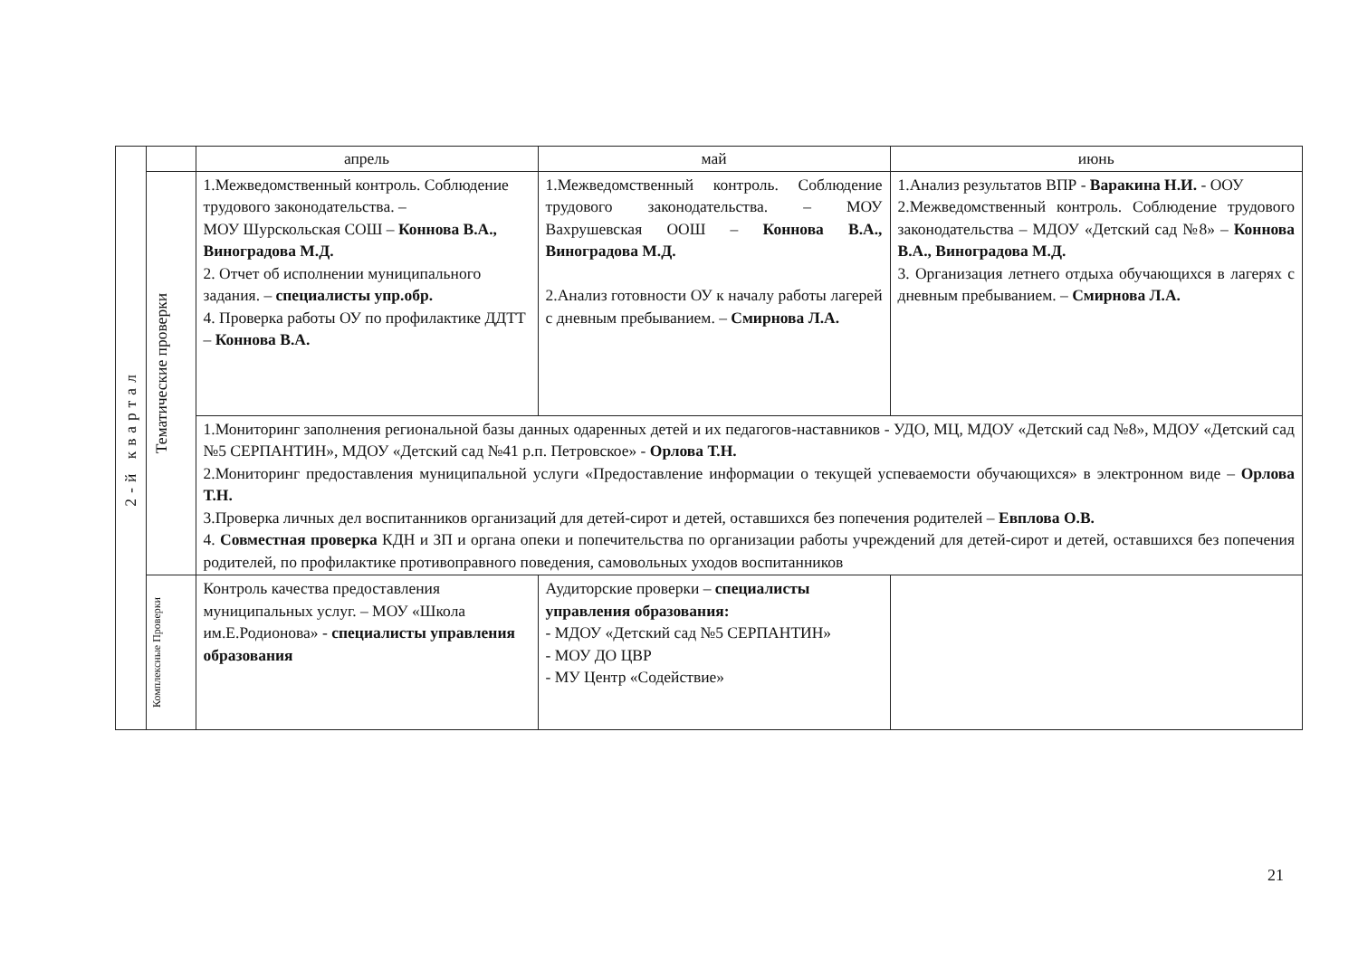| 2-й квартал | | апрель | май | июнь |
| | Тематические проверки | 1.Межведомственный контроль. Соблюдение трудового законодательства. – МОУ Шурскольская СОШ – Коннова В.А., Виноградова М.Д. 2. Отчет об исполнении муниципального задания. – специалисты упр.обр. 4. Проверка работы ОУ по профилактике ДДТТ – Коннова В.А. | 1.Межведомственный контроль. Соблюдение трудового законодательства. – МОУ Вахрушевская ООШ – Коннова В.А., Виноградова М.Д. 2.Анализ готовности ОУ к началу работы лагерей с дневным пребыванием. – Смирнова Л.А. | 1.Анализ результатов ВПР - Варакина Н.И. - ООУ 2.Межведомственный контроль. Соблюдение трудового законодательства – МДОУ «Детский сад №8» – Коннова В.А., Виноградова М.Д. 3. Организация летнего отдыха обучающихся в лагерях с дневным пребыванием. – Смирнова Л.А. |
| | | 1.Мониторинг заполнения региональной базы данных одаренных детей и их педагогов-наставников - УДО, МЦ, МДОУ «Детский сад №8», МДОУ «Детский сад №5 СЕРПАНТИН», МДОУ «Детский сад №41 р.п. Петровское» - Орлова Т.Н. 2.Мониторинг предоставления муниципальной услуги «Предоставление информации о текущей успеваемости обучающихся» в электронном виде – Орлова Т.Н. 3.Проверка личных дел воспитанников организаций для детей-сирот и детей, оставшихся без попечения родителей – Евплова О.В. 4. Совместная проверка КДН и ЗП и органа опеки и попечительства по организации работы учреждений для детей-сирот и детей, оставшихся без попечения родителей, по профилактике противоправного поведения, самовольных уходов воспитанников | | |
| | Комплексные Проверки | Контроль качества предоставления муниципальных услуг. – МОУ «Школа им.Е.Родионова» - специалисты управления образования | Аудиторские проверки – специалисты управления образования: - МДОУ «Детский сад №5 СЕРПАНТИН» - МОУ ДО ЦВР - МУ Центр «Содействие» | |
21